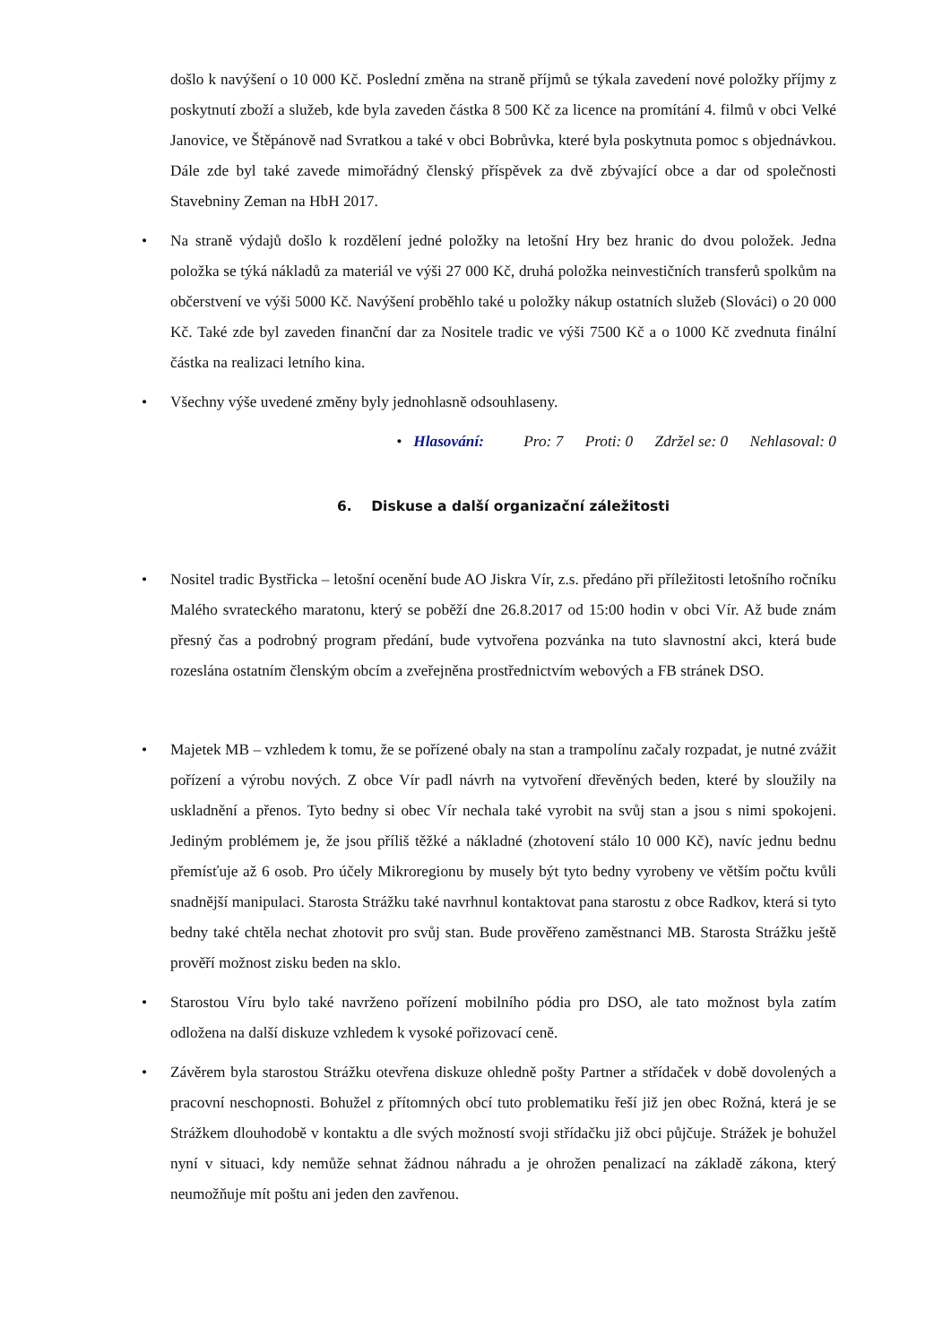došlo k navýšení o 10 000 Kč. Poslední změna na straně příjmů se týkala zavedení nové položky příjmy z poskytnutí zboží a služeb, kde byla zaveden částka 8 500 Kč za licence na promítání 4. filmů v obci Velké Janovice, ve Štěpánově nad Svratkou a také v obci Bobrůvka, které byla poskytnuta pomoc s objednávkou. Dále zde byl také zavede mimořádný členský příspěvek za dvě zbývající obce a dar od společnosti Stavebniny Zeman na HbH 2017.
• Na straně výdajů došlo k rozdělení jedné položky na letošní Hry bez hranic do dvou položek. Jedna položka se týká nákladů za materiál ve výši 27 000 Kč, druhá položka neinvestičních transferů spolkům na občerstvení ve výši 5000 Kč. Navýšení proběhlo také u položky nákup ostatních služeb (Slováci) o 20 000 Kč. Také zde byl zaveden finanční dar za Nositele tradic ve výši 7500 Kč a o 1000 Kč zvednuta finální částka na realizaci letního kina.
• Všechny výše uvedené změny byly jednohlasně odsouhlaseny.
• Hlasování: Pro: 7 Proti: 0 Zdržel se: 0 Nehlasoval: 0
6. Diskuse a další organizační záležitosti
• Nositel tradic Bystřicka – letošní ocenění bude AO Jiskra Vír, z.s. předáno při příležitosti letošního ročníku Malého svrateckého maratonu, který se poběží dne 26.8.2017 od 15:00 hodin v obci Vír. Až bude znám přesný čas a podrobný program předání, bude vytvořena pozvánka na tuto slavnostní akci, která bude rozeslána ostatním členským obcím a zveřejněna prostřednictvím webových a FB stránek DSO.
• Majetek MB – vzhledem k tomu, že se pořízené obaly na stan a trampolínu začaly rozpadat, je nutné zvážit pořízení a výrobu nových. Z obce Vír padl návrh na vytvoření dřevěných beden, které by sloužily na uskladnění a přenos. Tyto bedny si obec Vír nechala také vyrobit na svůj stan a jsou s nimi spokojeni. Jediným problémem je, že jsou příliš těžké a nákladné (zhotovení stálo 10 000 Kč), navíc jednu bednu přemísťuje až 6 osob. Pro účely Mikroregionu by musely být tyto bedny vyrobeny ve větším počtu kvůli snadnější manipulaci. Starosta Strážku také navrhnul kontaktovat pana starostu z obce Radkov, která si tyto bedny také chtěla nechat zhotovit pro svůj stan. Bude prověřeno zaměstnanci MB. Starosta Strážku ještě prověří možnost zisku beden na sklo.
• Starostou Víru bylo také navrženo pořízení mobilního pódia pro DSO, ale tato možnost byla zatím odložena na další diskuze vzhledem k vysoké pořizovací ceně.
• Závěrem byla starostou Strážku otevřena diskuze ohledně pošty Partner a střídaček v době dovolených a pracovní neschopnosti. Bohužel z přítomných obcí tuto problematiku řeší již jen obec Rožná, která je se Strážkem dlouhodobě v kontaktu a dle svých možností svoji střídačku již obci půjčuje. Strážek je bohužel nyní v situaci, kdy nemůže sehnat žádnou náhradu a je ohrožen penalizací na základě zákona, který neumožňuje mít poštu ani jeden den zavřenou.